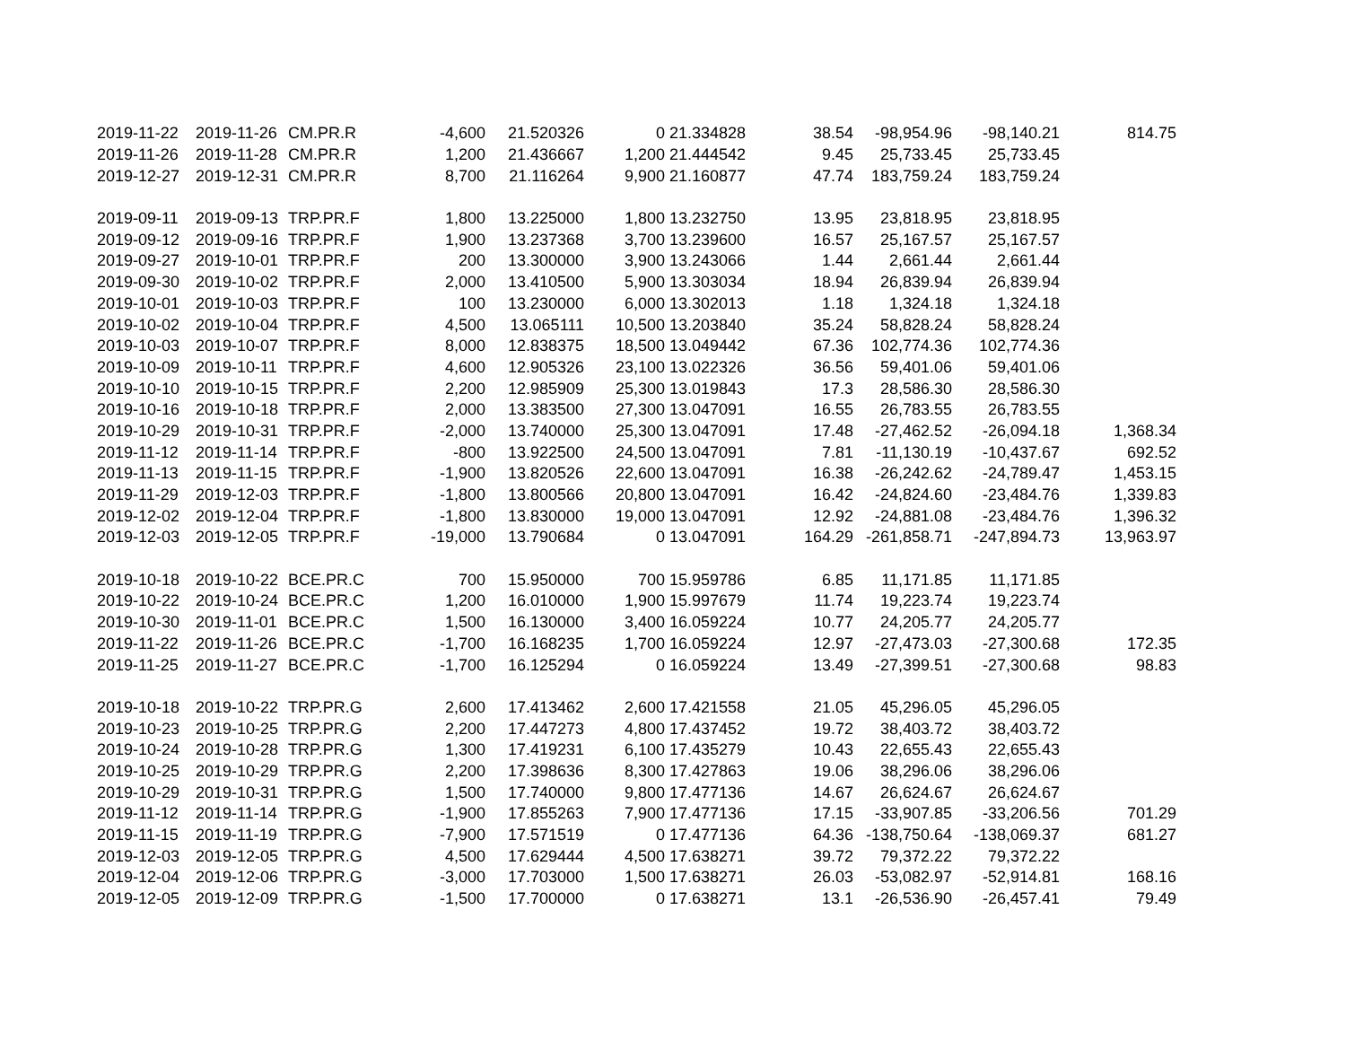| 2019-11-22 | 2019-11-26 | CM.PR.R | -4,600 | 21.520326 | 0 | 21.334828 | 38.54 | -98,954.96 | -98,140.21 | 814.75 |
| 2019-11-26 | 2019-11-28 | CM.PR.R | 1,200 | 21.436667 | 1,200 | 21.444542 | 9.45 | 25,733.45 | 25,733.45 | |
| 2019-12-27 | 2019-12-31 | CM.PR.R | 8,700 | 21.116264 | 9,900 | 21.160877 | 47.74 | 183,759.24 | 183,759.24 | |
| 2019-09-11 | 2019-09-13 | TRP.PR.F | 1,800 | 13.225000 | 1,800 | 13.232750 | 13.95 | 23,818.95 | 23,818.95 | |
| 2019-09-12 | 2019-09-16 | TRP.PR.F | 1,900 | 13.237368 | 3,700 | 13.239600 | 16.57 | 25,167.57 | 25,167.57 | |
| 2019-09-27 | 2019-10-01 | TRP.PR.F | 200 | 13.300000 | 3,900 | 13.243066 | 1.44 | 2,661.44 | 2,661.44 | |
| 2019-09-30 | 2019-10-02 | TRP.PR.F | 2,000 | 13.410500 | 5,900 | 13.303034 | 18.94 | 26,839.94 | 26,839.94 | |
| 2019-10-01 | 2019-10-03 | TRP.PR.F | 100 | 13.230000 | 6,000 | 13.302013 | 1.18 | 1,324.18 | 1,324.18 | |
| 2019-10-02 | 2019-10-04 | TRP.PR.F | 4,500 | 13.065111 | 10,500 | 13.203840 | 35.24 | 58,828.24 | 58,828.24 | |
| 2019-10-03 | 2019-10-07 | TRP.PR.F | 8,000 | 12.838375 | 18,500 | 13.049442 | 67.36 | 102,774.36 | 102,774.36 | |
| 2019-10-09 | 2019-10-11 | TRP.PR.F | 4,600 | 12.905326 | 23,100 | 13.022326 | 36.56 | 59,401.06 | 59,401.06 | |
| 2019-10-10 | 2019-10-15 | TRP.PR.F | 2,200 | 12.985909 | 25,300 | 13.019843 | 17.3 | 28,586.30 | 28,586.30 | |
| 2019-10-16 | 2019-10-18 | TRP.PR.F | 2,000 | 13.383500 | 27,300 | 13.047091 | 16.55 | 26,783.55 | 26,783.55 | |
| 2019-10-29 | 2019-10-31 | TRP.PR.F | -2,000 | 13.740000 | 25,300 | 13.047091 | 17.48 | -27,462.52 | -26,094.18 | 1,368.34 |
| 2019-11-12 | 2019-11-14 | TRP.PR.F | -800 | 13.922500 | 24,500 | 13.047091 | 7.81 | -11,130.19 | -10,437.67 | 692.52 |
| 2019-11-13 | 2019-11-15 | TRP.PR.F | -1,900 | 13.820526 | 22,600 | 13.047091 | 16.38 | -26,242.62 | -24,789.47 | 1,453.15 |
| 2019-11-29 | 2019-12-03 | TRP.PR.F | -1,800 | 13.800566 | 20,800 | 13.047091 | 16.42 | -24,824.60 | -23,484.76 | 1,339.83 |
| 2019-12-02 | 2019-12-04 | TRP.PR.F | -1,800 | 13.830000 | 19,000 | 13.047091 | 12.92 | -24,881.08 | -23,484.76 | 1,396.32 |
| 2019-12-03 | 2019-12-05 | TRP.PR.F | -19,000 | 13.790684 | 0 | 13.047091 | 164.29 | -261,858.71 | -247,894.73 | 13,963.97 |
| 2019-10-18 | 2019-10-22 | BCE.PR.C | 700 | 15.950000 | 700 | 15.959786 | 6.85 | 11,171.85 | 11,171.85 | |
| 2019-10-22 | 2019-10-24 | BCE.PR.C | 1,200 | 16.010000 | 1,900 | 15.997679 | 11.74 | 19,223.74 | 19,223.74 | |
| 2019-10-30 | 2019-11-01 | BCE.PR.C | 1,500 | 16.130000 | 3,400 | 16.059224 | 10.77 | 24,205.77 | 24,205.77 | |
| 2019-11-22 | 2019-11-26 | BCE.PR.C | -1,700 | 16.168235 | 1,700 | 16.059224 | 12.97 | -27,473.03 | -27,300.68 | 172.35 |
| 2019-11-25 | 2019-11-27 | BCE.PR.C | -1,700 | 16.125294 | 0 | 16.059224 | 13.49 | -27,399.51 | -27,300.68 | 98.83 |
| 2019-10-18 | 2019-10-22 | TRP.PR.G | 2,600 | 17.413462 | 2,600 | 17.421558 | 21.05 | 45,296.05 | 45,296.05 | |
| 2019-10-23 | 2019-10-25 | TRP.PR.G | 2,200 | 17.447273 | 4,800 | 17.437452 | 19.72 | 38,403.72 | 38,403.72 | |
| 2019-10-24 | 2019-10-28 | TRP.PR.G | 1,300 | 17.419231 | 6,100 | 17.435279 | 10.43 | 22,655.43 | 22,655.43 | |
| 2019-10-25 | 2019-10-29 | TRP.PR.G | 2,200 | 17.398636 | 8,300 | 17.427863 | 19.06 | 38,296.06 | 38,296.06 | |
| 2019-10-29 | 2019-10-31 | TRP.PR.G | 1,500 | 17.740000 | 9,800 | 17.477136 | 14.67 | 26,624.67 | 26,624.67 | |
| 2019-11-12 | 2019-11-14 | TRP.PR.G | -1,900 | 17.855263 | 7,900 | 17.477136 | 17.15 | -33,907.85 | -33,206.56 | 701.29 |
| 2019-11-15 | 2019-11-19 | TRP.PR.G | -7,900 | 17.571519 | 0 | 17.477136 | 64.36 | -138,750.64 | -138,069.37 | 681.27 |
| 2019-12-03 | 2019-12-05 | TRP.PR.G | 4,500 | 17.629444 | 4,500 | 17.638271 | 39.72 | 79,372.22 | 79,372.22 | |
| 2019-12-04 | 2019-12-06 | TRP.PR.G | -3,000 | 17.703000 | 1,500 | 17.638271 | 26.03 | -53,082.97 | -52,914.81 | 168.16 |
| 2019-12-05 | 2019-12-09 | TRP.PR.G | -1,500 | 17.700000 | 0 | 17.638271 | 13.1 | -26,536.90 | -26,457.41 | 79.49 |